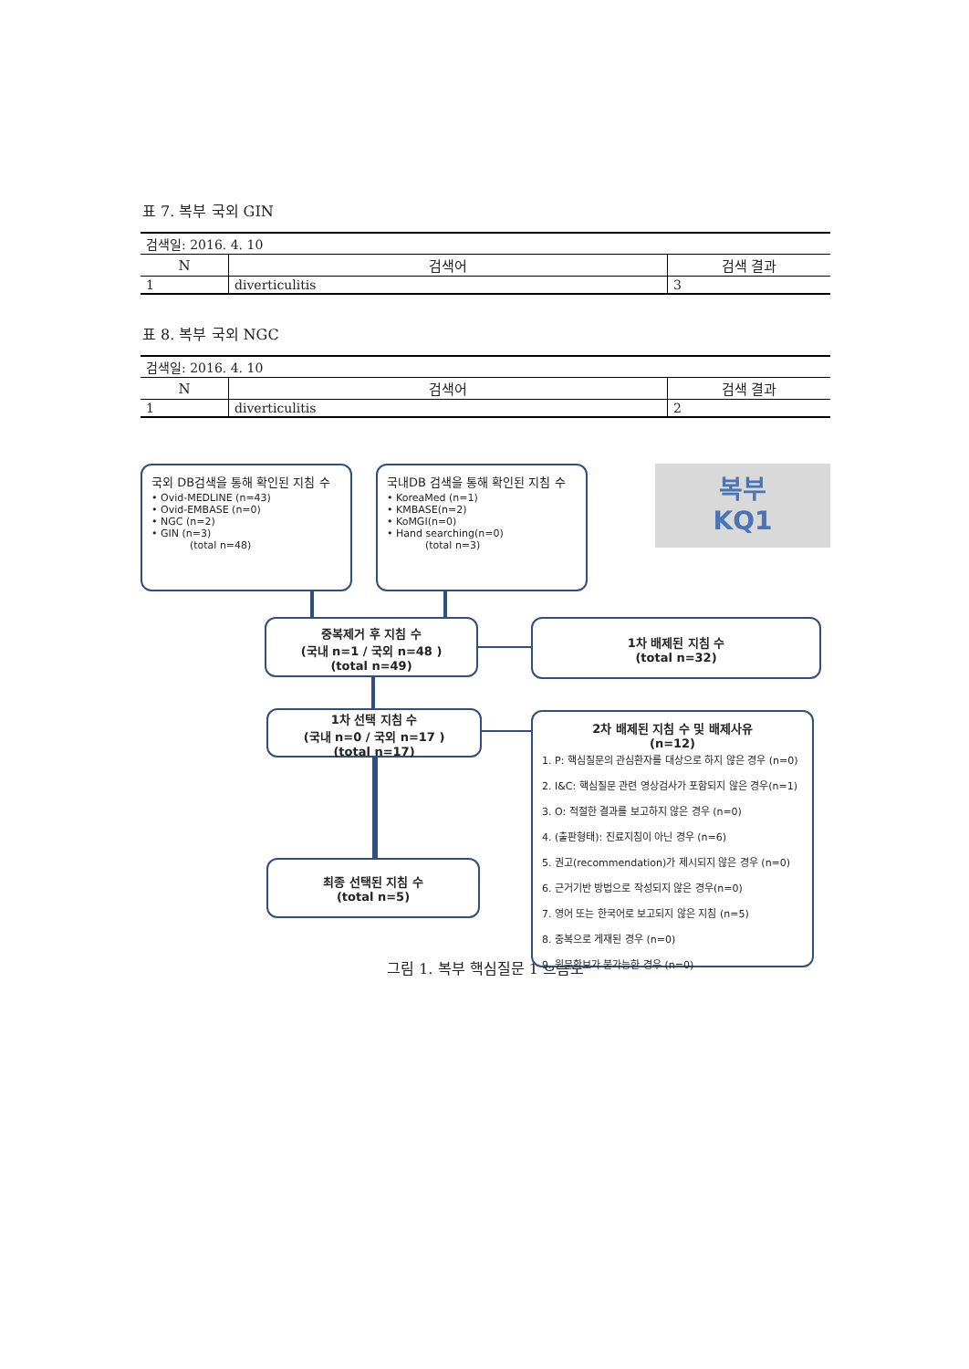표 7. 복부 국외 GIN
| 검색일: 2016. 4. 10 | | |
| N | 검색어 | 검색 결과 |
| 1 | diverticulitis | 3 |
표 8. 복부 국외 NGC
| 검색일: 2016. 4. 10 | | |
| N | 검색어 | 검색 결과 |
| 1 | diverticulitis | 2 |
국외 DB검색을 통해 확인된 지침 수
• Ovid-MEDLINE (n=43)
• Ovid-EMBASE (n=0)
• NGC (n=2)
• GIN (n=3)
(total n=48)
국내DB 검색을 통해 확인된 지침 수
• KoreaMed (n=1)
• KMBASE(n=2)
• KoMGI(n=0)
• Hand searching(n=0)
(total n=3)
복부
KQ1
중복제거 후 지침 수
(국내 n=1 / 국외 n=48 )
(total n=49)
1차 배제된 지침 수
(total n=32)
1차 선택 지침 수
(국내 n=0 / 국외 n=17 )
(total n=17)
최종 선택된 지침 수
(total n=5)
2차 배제된 지침 수 및 배제사유
(n=12)
1. P: 핵심질문의 관심환자를 대상으로 하지 않은 경우 (n=0)
2. I&C: 핵심질문 관련 영상검사가 포함되지 않은 경우(n=1)
3. O: 적절한 결과를 보고하지 않은 경우 (n=0)
4. (출판형태): 진료지침이 아닌 경우 (n=6)
5. 권고(recommendation)가 제시되지 않은 경우 (n=0)
6. 근거기반 방법으로 작성되지 않은 경우(n=0)
7. 영어 또는 한국어로 보고되지 않은 지침 (n=5)
8. 중복으로 게재된 경우 (n=0)
9. 원문확보가 불가능한 경우 (n=0)
그림 1. 복부 핵심질문 1 흐름도